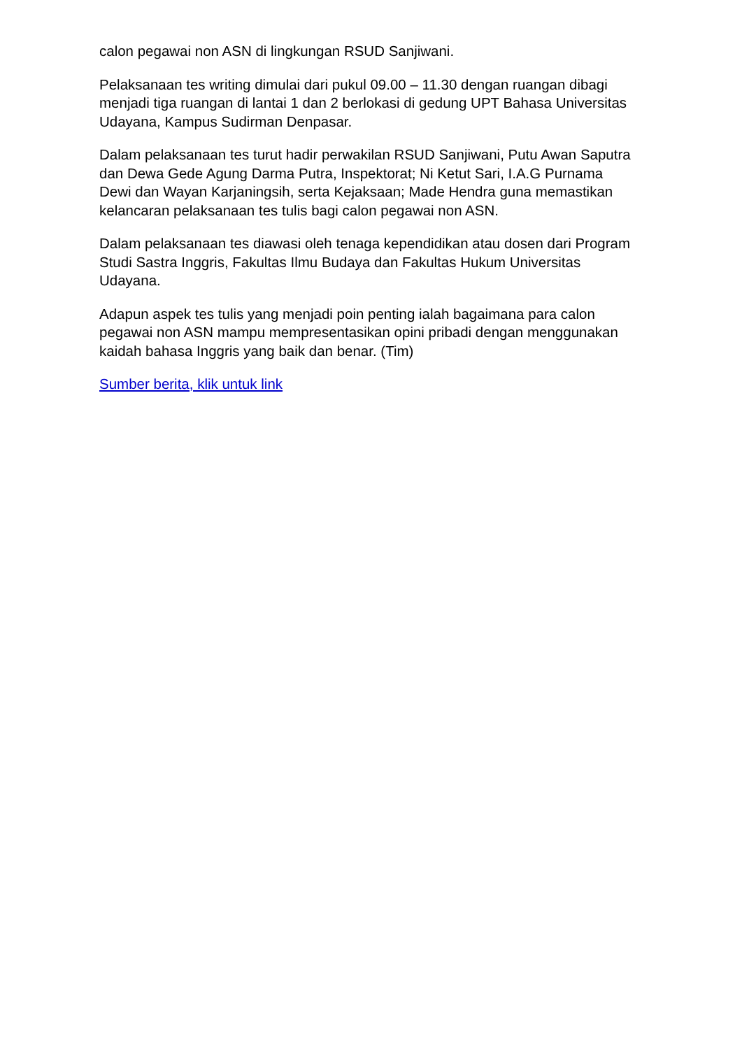calon pegawai non ASN di lingkungan RSUD Sanjiwani.
Pelaksanaan tes writing dimulai dari pukul 09.00 – 11.30 dengan ruangan dibagi menjadi tiga ruangan di lantai 1 dan 2 berlokasi di gedung UPT Bahasa Universitas Udayana, Kampus Sudirman Denpasar.
Dalam pelaksanaan tes turut hadir perwakilan RSUD Sanjiwani, Putu Awan Saputra dan Dewa Gede Agung Darma Putra, Inspektorat; Ni Ketut Sari, I.A.G Purnama Dewi dan Wayan Karjaningsih, serta Kejaksaan; Made Hendra guna memastikan kelancaran pelaksanaan tes tulis bagi calon pegawai non ASN.
Dalam pelaksanaan tes diawasi oleh tenaga kependidikan atau dosen dari Program Studi Sastra Inggris, Fakultas Ilmu Budaya dan Fakultas Hukum Universitas Udayana.
Adapun aspek tes tulis yang menjadi poin penting ialah bagaimana para calon pegawai non ASN mampu mempresentasikan opini pribadi dengan menggunakan kaidah bahasa Inggris yang baik dan benar. (Tim)
Sumber berita, klik untuk link